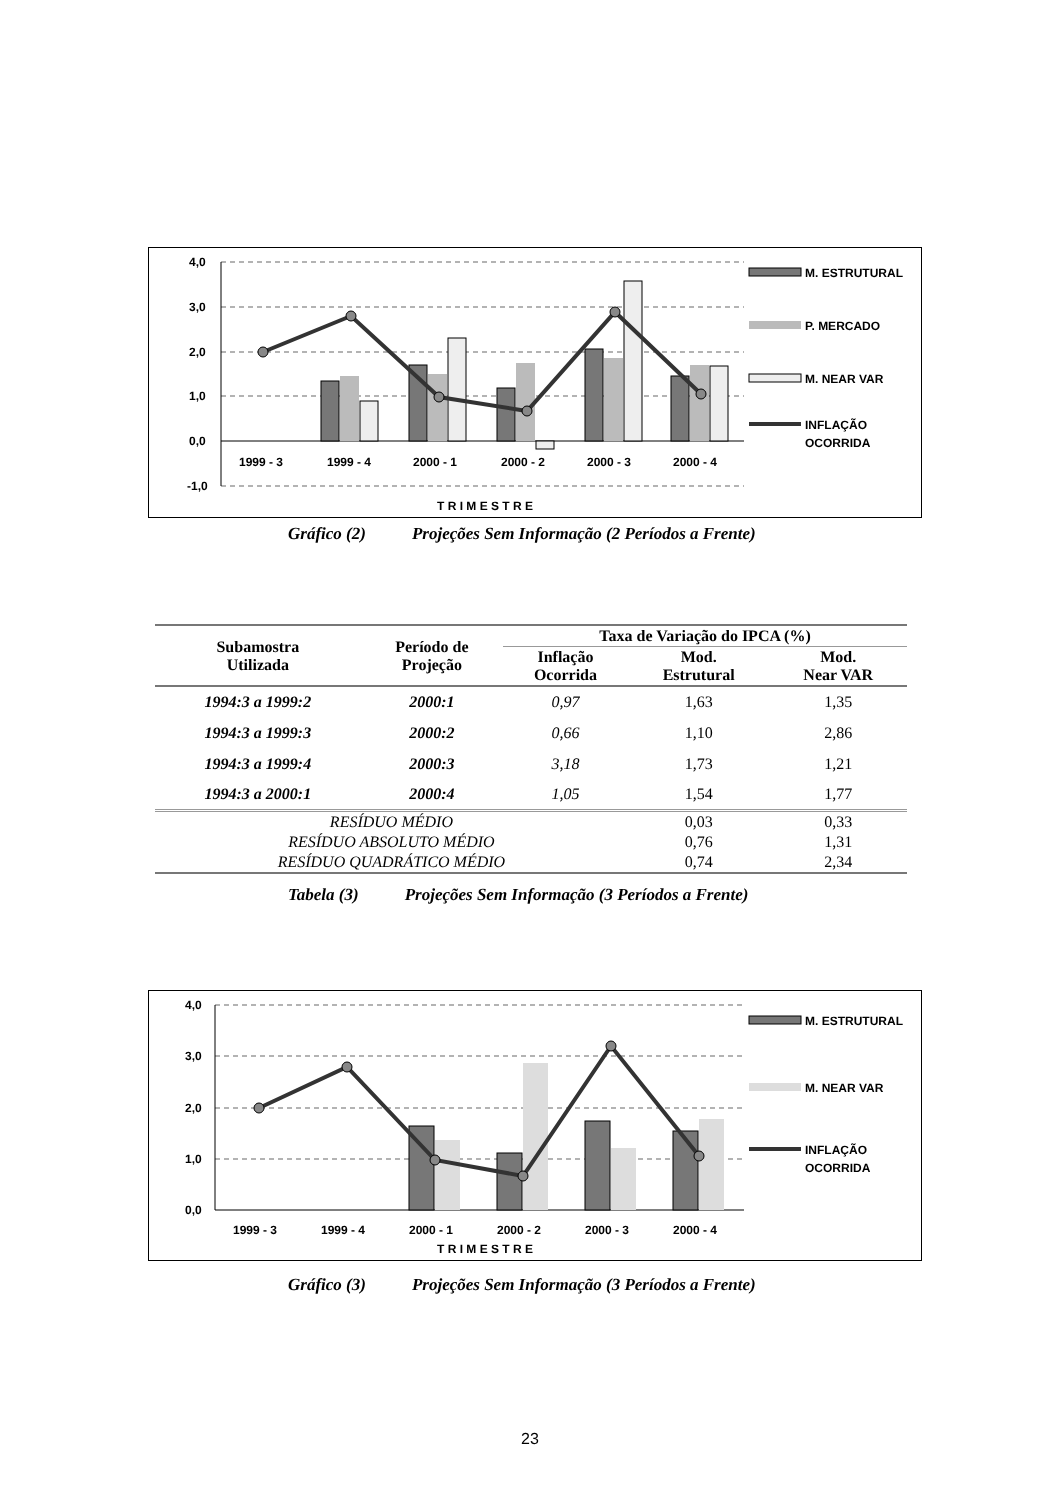4,0
3,0
2,0
1,0
0,0
-1,0
1999 - 3
1999 - 4
2000 - 1
2000 - 2
2000 - 3
2000 - 4
T R I M E S T R E
M. ESTRUTURAL
P. MERCADO
M. NEAR VAR
INFLAÇÃO
OCORRIDA
Gráfico (2) Projeções Sem Informação (2 Períodos a Frente)
| Subamostra Utilizada | Período de Projeção | Taxa de Variação do IPCA (%) | | |
| --- | --- | --- | --- | --- |
| | | Inflação Ocorrida | Mod. Estrutural | Mod. Near VAR |
| 1994:3 a 1999:2 | 2000:1 | 0,97 | 1,63 | 1,35 |
| 1994:3 a 1999:3 | 2000:2 | 0,66 | 1,10 | 2,86 |
| 1994:3 a 1999:4 | 2000:3 | 3,18 | 1,73 | 1,21 |
| 1994:3 a 2000:1 | 2000:4 | 1,05 | 1,54 | 1,77 |
| RESÍDUO MÉDIO | | | 0,03 | 0,33 |
| RESÍDUO ABSOLUTO MÉDIO | | | 0,76 | 1,31 |
| RESÍDUO QUADRÁTICO MÉDIO | | | 0,74 | 2,34 |
Tabela (3) Projeções Sem Informação (3 Períodos a Frente)
4,0
3,0
2,0
1,0
0,0
1999 - 3
1999 - 4
2000 - 1
2000 - 2
2000 - 3
2000 - 4
T R I M E S T R E
M. ESTRUTURAL
M. NEAR VAR
INFLAÇÃO
OCORRIDA
Gráfico (3) Projeções Sem Informação (3 Períodos a Frente)
23